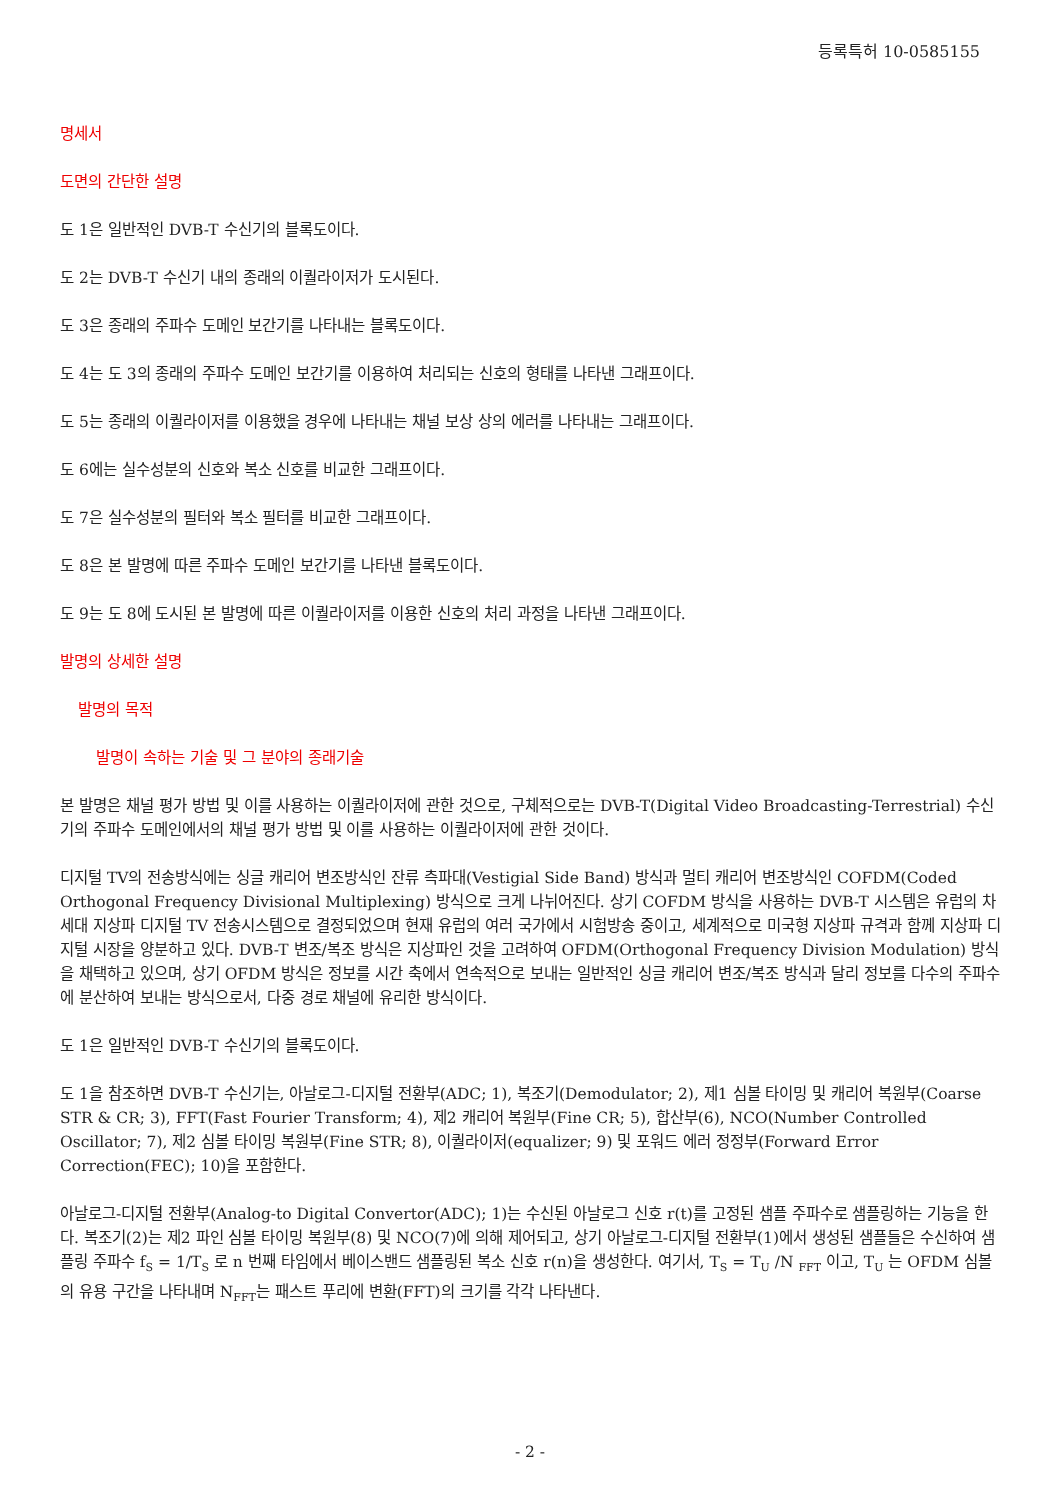등록특허 10-0585155
명세서
도면의 간단한 설명
도 1은 일반적인 DVB-T 수신기의 블록도이다.
도 2는 DVB-T 수신기 내의 종래의 이퀄라이저가 도시된다.
도 3은 종래의 주파수 도메인 보간기를 나타내는 블록도이다.
도 4는 도 3의 종래의 주파수 도메인 보간기를 이용하여 처리되는 신호의 형태를 나타낸 그래프이다.
도 5는 종래의 이퀄라이저를 이용했을 경우에 나타내는 채널 보상 상의 에러를 나타내는 그래프이다.
도 6에는 실수성분의 신호와 복소 신호를 비교한 그래프이다.
도 7은 실수성분의 필터와 복소 필터를 비교한 그래프이다.
도 8은 본 발명에 따른 주파수 도메인 보간기를 나타낸 블록도이다.
도 9는 도 8에 도시된 본 발명에 따른 이퀄라이저를 이용한 신호의 처리 과정을 나타낸 그래프이다.
발명의 상세한 설명
발명의 목적
발명이 속하는 기술 및 그 분야의 종래기술
본 발명은 채널 평가 방법 및 이를 사용하는 이퀄라이저에 관한 것으로, 구체적으로는 DVB-T(Digital Video Broadcasting-Terrestrial) 수신기의 주파수 도메인에서의 채널 평가 방법 및 이를 사용하는 이퀄라이저에 관한 것이다.
디지털 TV의 전송방식에는 싱글 캐리어 변조방식인 잔류 측파대(Vestigial Side Band) 방식과 멀티 캐리어 변조방식인 COFDM(Coded Orthogonal Frequency Divisional Multiplexing) 방식으로 크게 나뉘어진다. 상기 COFDM 방식을 사용하는 DVB-T 시스템은 유럽의 차세대 지상파 디지털 TV 전송시스템으로 결정되었으며 현재 유럽의 여러 국가에서 시험방송 중이고, 세계적으로 미국형 지상파 규격과 함께 지상파 디지털 시장을 양분하고 있다. DVB-T 변조/복조 방식은 지상파인 것을 고려하여 OFDM(Orthogonal Frequency Division Modulation) 방식을 채택하고 있으며, 상기 OFDM 방식은 정보를 시간 축에서 연속적으로 보내는 일반적인 싱글 캐리어 변조/복조 방식과 달리 정보를 다수의 주파수에 분산하여 보내는 방식으로서, 다중 경로 채널에 유리한 방식이다.
도 1은 일반적인 DVB-T 수신기의 블록도이다.
도 1을 참조하면 DVB-T 수신기는, 아날로그-디지털 전환부(ADC; 1), 복조기(Demodulator; 2), 제1 심볼 타이밍 및 캐리어 복원부(Coarse STR & CR; 3), FFT(Fast Fourier Transform; 4), 제2 캐리어 복원부(Fine CR; 5), 합산부(6), NCO(Number Controlled Oscillator; 7), 제2 심볼 타이밍 복원부(Fine STR; 8), 이퀄라이저(equalizer; 9) 및 포워드 에러 정정부(Forward Error Correction(FEC); 10)을 포함한다.
아날로그-디지털 전환부(Analog-to Digital Convertor(ADC); 1)는 수신된 아날로그 신호 r(t)를 고정된 샘플 주파수로 샘플링하는 기능을 한다. 복조기(2)는 제2 파인 심볼 타이밍 복원부(8) 및 NCO(7)에 의해 제어되고, 상기 아날로그-디지털 전환부(1)에서 생성된 샘플들은 수신하여 샘플링 주파수 f<sub>S</sub> = 1/T<sub>S</sub> 로 n 번째 타임에서 베이스밴드 샘플링된 복소 신호 r(n)을 생성한다. 여기서, T<sub>S</sub> = T<sub>U</sub> /N <sub>FFT</sub> 이고, T<sub>U</sub> 는 OFDM 심볼의 유용 구간을 나타내며 N<sub>FFT</sub>는 패스트 푸리에 변환(FFT)의 크기를 각각 나타낸다.
- 2 -